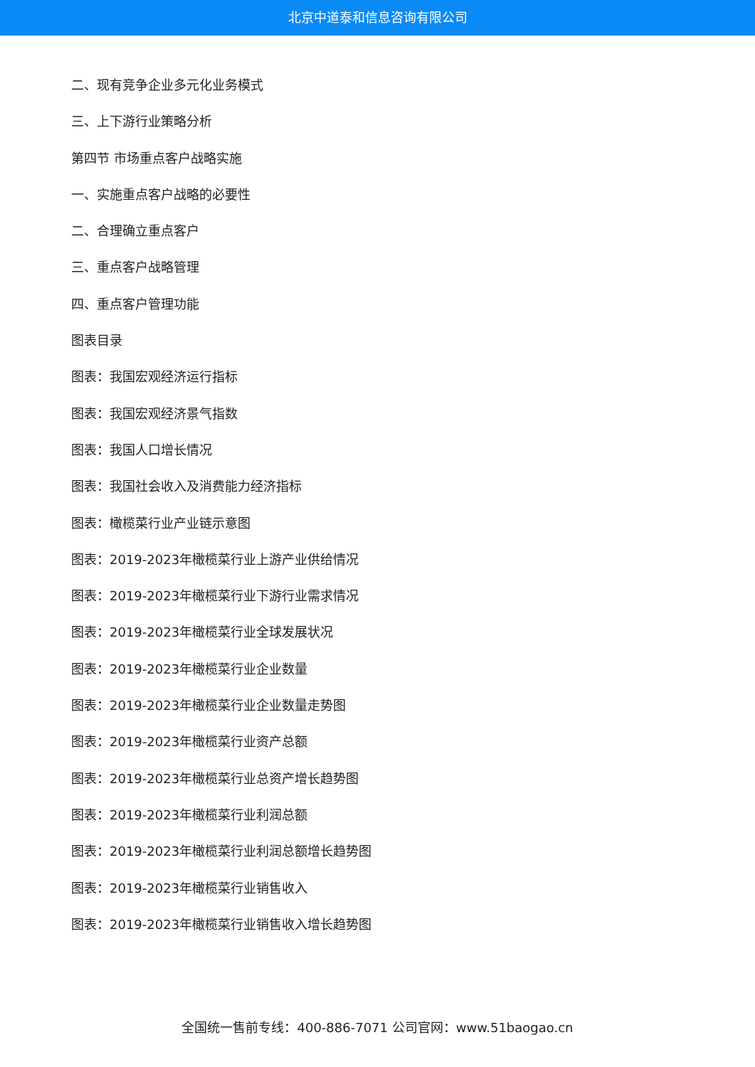北京中道泰和信息咨询有限公司
二、现有竞争企业多元化业务模式
三、上下游行业策略分析
第四节 市场重点客户战略实施
一、实施重点客户战略的必要性
二、合理确立重点客户
三、重点客户战略管理
四、重点客户管理功能
图表目录
图表：我国宏观经济运行指标
图表：我国宏观经济景气指数
图表：我国人口增长情况
图表：我国社会收入及消费能力经济指标
图表：橄榄菜行业产业链示意图
图表：2019-2023年橄榄菜行业上游产业供给情况
图表：2019-2023年橄榄菜行业下游行业需求情况
图表：2019-2023年橄榄菜行业全球发展状况
图表：2019-2023年橄榄菜行业企业数量
图表：2019-2023年橄榄菜行业企业数量走势图
图表：2019-2023年橄榄菜行业资产总额
图表：2019-2023年橄榄菜行业总资产增长趋势图
图表：2019-2023年橄榄菜行业利润总额
图表：2019-2023年橄榄菜行业利润总额增长趋势图
图表：2019-2023年橄榄菜行业销售收入
图表：2019-2023年橄榄菜行业销售收入增长趋势图
全国统一售前专线：400-886-7071 公司官网：www.51baogao.cn